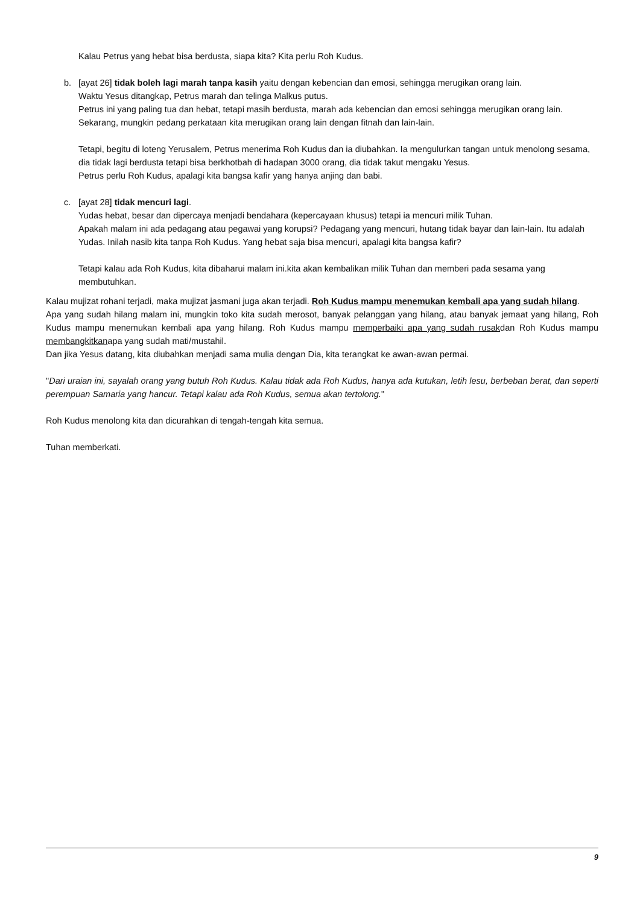Kalau Petrus yang hebat bisa berdusta, siapa kita? Kita perlu Roh Kudus.
b. [ayat 26] tidak boleh lagi marah tanpa kasih yaitu dengan kebencian dan emosi, sehingga merugikan orang lain.
Waktu Yesus ditangkap, Petrus marah dan telinga Malkus putus.
Petrus ini yang paling tua dan hebat, tetapi masih berdusta, marah ada kebencian dan emosi sehingga merugikan orang lain. Sekarang, mungkin pedang perkataan kita merugikan orang lain dengan fitnah dan lain-lain.
Tetapi, begitu di loteng Yerusalem, Petrus menerima Roh Kudus dan ia diubahkan. Ia mengulurkan tangan untuk menolong sesama, dia tidak lagi berdusta tetapi bisa berkhotbah di hadapan 3000 orang, dia tidak takut mengaku Yesus.
Petrus perlu Roh Kudus, apalagi kita bangsa kafir yang hanya anjing dan babi.
c. [ayat 28] tidak mencuri lagi.
Yudas hebat, besar dan dipercaya menjadi bendahara (kepercayaan khusus) tetapi ia mencuri milik Tuhan.
Apakah malam ini ada pedagang atau pegawai yang korupsi? Pedagang yang mencuri, hutang tidak bayar dan lain-lain. Itu adalah Yudas. Inilah nasib kita tanpa Roh Kudus. Yang hebat saja bisa mencuri, apalagi kita bangsa kafir?
Tetapi kalau ada Roh Kudus, kita dibaharui malam ini.kita akan kembalikan milik Tuhan dan memberi pada sesama yang membutuhkan.
Kalau mujizat rohani terjadi, maka mujizat jasmani juga akan terjadi. Roh Kudus mampu menemukan kembali apa yang sudah hilang.
Apa yang sudah hilang malam ini, mungkin toko kita sudah merosot, banyak pelanggan yang hilang, atau banyak jemaat yang hilang, Roh Kudus mampu menemukan kembali apa yang hilang. Roh Kudus mampu memperbaiki apa yang sudah rusakdan Roh Kudus mampu membangkitkanapa yang sudah mati/mustahil.
Dan jika Yesus datang, kita diubahkan menjadi sama mulia dengan Dia, kita terangkat ke awan-awan permai.
"Dari uraian ini, sayalah orang yang butuh Roh Kudus. Kalau tidak ada Roh Kudus, hanya ada kutukan, letih lesu, berbeban berat, dan seperti perempuan Samaria yang hancur. Tetapi kalau ada Roh Kudus, semua akan tertolong."
Roh Kudus menolong kita dan dicurahkan di tengah-tengah kita semua.
Tuhan memberkati.
9